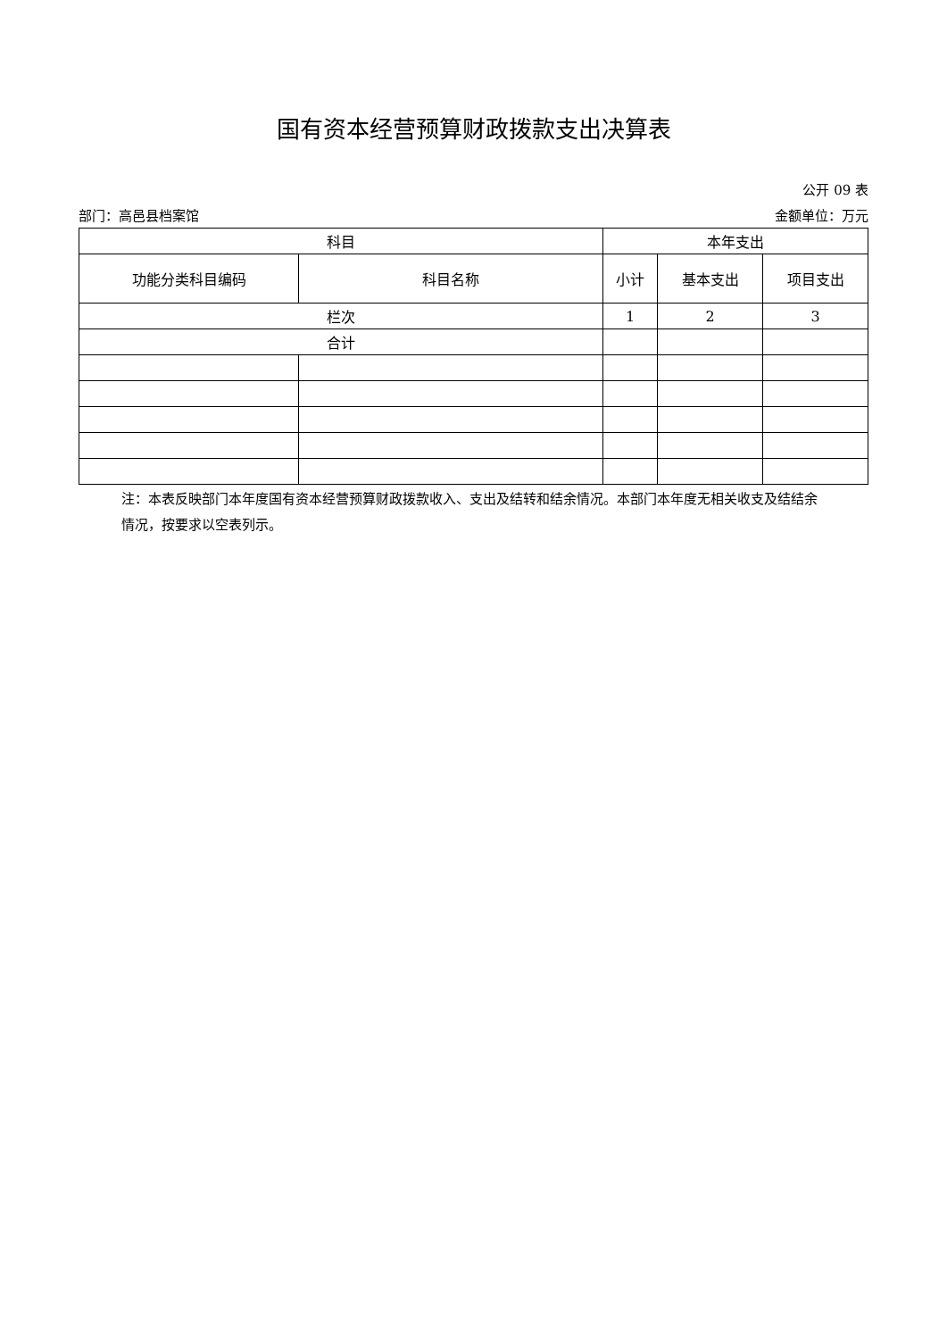国有资本经营预算财政拨款支出决算表
公开 09 表
部门：高邑县档案馆 金额单位：万元
| 科目 | | 本年支出 | | |
| --- | --- | --- | --- | --- |
| 功能分类科目编码 | 科目名称 | 小计 | 基本支出 | 项目支出 |
| 栏次 | | 1 | 2 | 3 |
| 合计 | | | | |
注：本表反映部门本年度国有资本经营预算财政拨款收入、支出及结转和结余情况。本部门本年度无相关收支及结结余情况，按要求以空表列示。